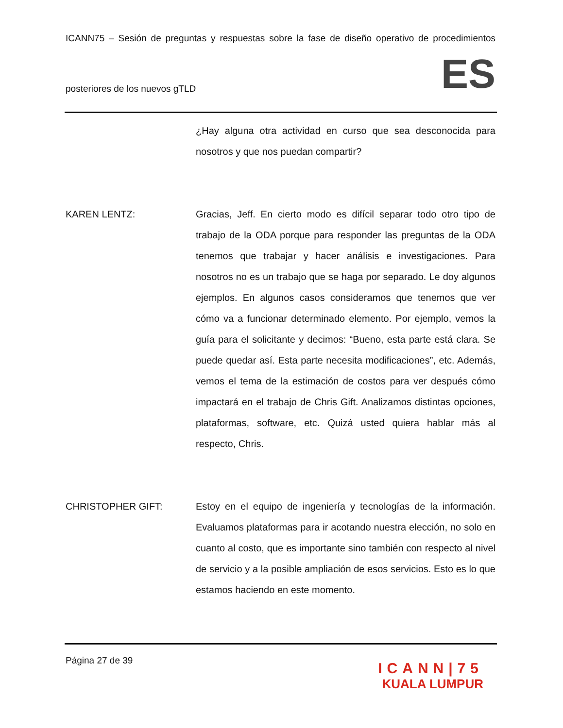ICANN75 – Sesión de preguntas y respuestas sobre la fase de diseño operativo de procedimientos
posteriores de los nuevos gTLD
ES
¿Hay alguna otra actividad en curso que sea desconocida para nosotros y que nos puedan compartir?
KAREN LENTZ: Gracias, Jeff. En cierto modo es difícil separar todo otro tipo de trabajo de la ODA porque para responder las preguntas de la ODA tenemos que trabajar y hacer análisis e investigaciones. Para nosotros no es un trabajo que se haga por separado. Le doy algunos ejemplos. En algunos casos consideramos que tenemos que ver cómo va a funcionar determinado elemento. Por ejemplo, vemos la guía para el solicitante y decimos: “Bueno, esta parte está clara. Se puede quedar así. Esta parte necesita modificaciones”, etc. Además, vemos el tema de la estimación de costos para ver después cómo impactará en el trabajo de Chris Gift. Analizamos distintas opciones, plataformas, software, etc. Quizá usted quiera hablar más al respecto, Chris.
CHRISTOPHER GIFT: Estoy en el equipo de ingeniería y tecnologías de la información. Evaluamos plataformas para ir acotando nuestra elección, no solo en cuanto al costo, que es importante sino también con respecto al nivel de servicio y a la posible ampliación de esos servicios. Esto es lo que estamos haciendo en este momento.
Página 27 de 39
ICANN|75
KUALA LUMPUR